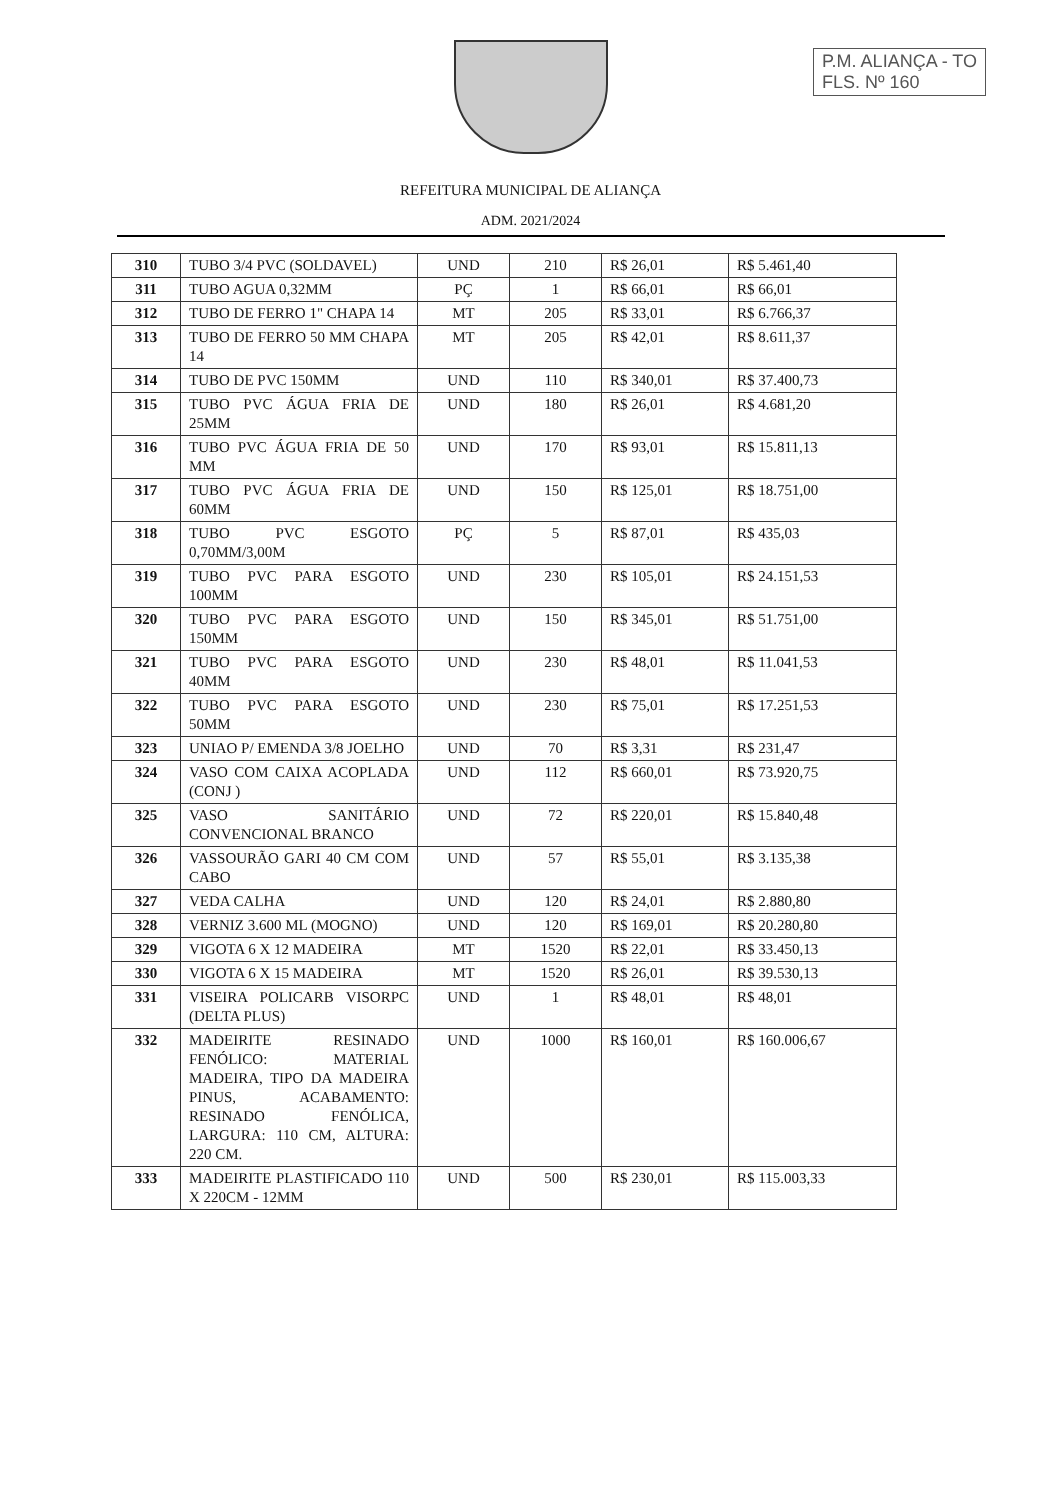P.M. ALIANÇA - TO
FLS. Nº 160
REFEITURA MUNICIPAL DE ALIANÇA
ADM. 2021/2024
| 310 | TUBO 3/4 PVC (SOLDAVEL) | UND | 210 | R$ 26,01 | R$ 5.461,40 |
| 311 | TUBO AGUA 0,32MM | PÇ | 1 | R$ 66,01 | R$ 66,01 |
| 312 | TUBO DE FERRO 1" CHAPA 14 | MT | 205 | R$ 33,01 | R$ 6.766,37 |
| 313 | TUBO DE FERRO 50 MM CHAPA 14 | MT | 205 | R$ 42,01 | R$ 8.611,37 |
| 314 | TUBO DE PVC 150MM | UND | 110 | R$ 340,01 | R$ 37.400,73 |
| 315 | TUBO PVC ÁGUA FRIA DE 25MM | UND | 180 | R$ 26,01 | R$ 4.681,20 |
| 316 | TUBO PVC ÁGUA FRIA DE 50 MM | UND | 170 | R$ 93,01 | R$ 15.811,13 |
| 317 | TUBO PVC ÁGUA FRIA DE 60MM | UND | 150 | R$ 125,01 | R$ 18.751,00 |
| 318 | TUBO PVC ESGOTO 0,70MM/3,00M | PÇ | 5 | R$ 87,01 | R$ 435,03 |
| 319 | TUBO PVC PARA ESGOTO 100MM | UND | 230 | R$ 105,01 | R$ 24.151,53 |
| 320 | TUBO PVC PARA ESGOTO 150MM | UND | 150 | R$ 345,01 | R$ 51.751,00 |
| 321 | TUBO PVC PARA ESGOTO 40MM | UND | 230 | R$ 48,01 | R$ 11.041,53 |
| 322 | TUBO PVC PARA ESGOTO 50MM | UND | 230 | R$ 75,01 | R$ 17.251,53 |
| 323 | UNIAO P/ EMENDA 3/8 JOELHO | UND | 70 | R$ 3,31 | R$ 231,47 |
| 324 | VASO COM CAIXA ACOPLADA (CONJ ) | UND | 112 | R$ 660,01 | R$ 73.920,75 |
| 325 | VASO SANITÁRIO CONVENCIONAL BRANCO | UND | 72 | R$ 220,01 | R$ 15.840,48 |
| 326 | VASSOURÃO GARI 40 CM COM CABO | UND | 57 | R$ 55,01 | R$ 3.135,38 |
| 327 | VEDA CALHA | UND | 120 | R$ 24,01 | R$ 2.880,80 |
| 328 | VERNIZ 3.600 ML (MOGNO) | UND | 120 | R$ 169,01 | R$ 20.280,80 |
| 329 | VIGOTA 6 X 12 MADEIRA | MT | 1520 | R$ 22,01 | R$ 33.450,13 |
| 330 | VIGOTA 6 X 15 MADEIRA | MT | 1520 | R$ 26,01 | R$ 39.530,13 |
| 331 | VISEIRA POLICARB VISORPC (DELTA PLUS) | UND | 1 | R$ 48,01 | R$ 48,01 |
| 332 | MADEIRITE RESINADO FENÓLICO: MATERIAL MADEIRA, TIPO DA MADEIRA PINUS, ACABAMENTO: RESINADO FENÓLICA, LARGURA: 110 CM, ALTURA: 220 CM. | UND | 1000 | R$ 160,01 | R$ 160.006,67 |
| 333 | MADEIRITE PLASTIFICADO 110 X 220CM - 12MM | UND | 500 | R$ 230,01 | R$ 115.003,33 |